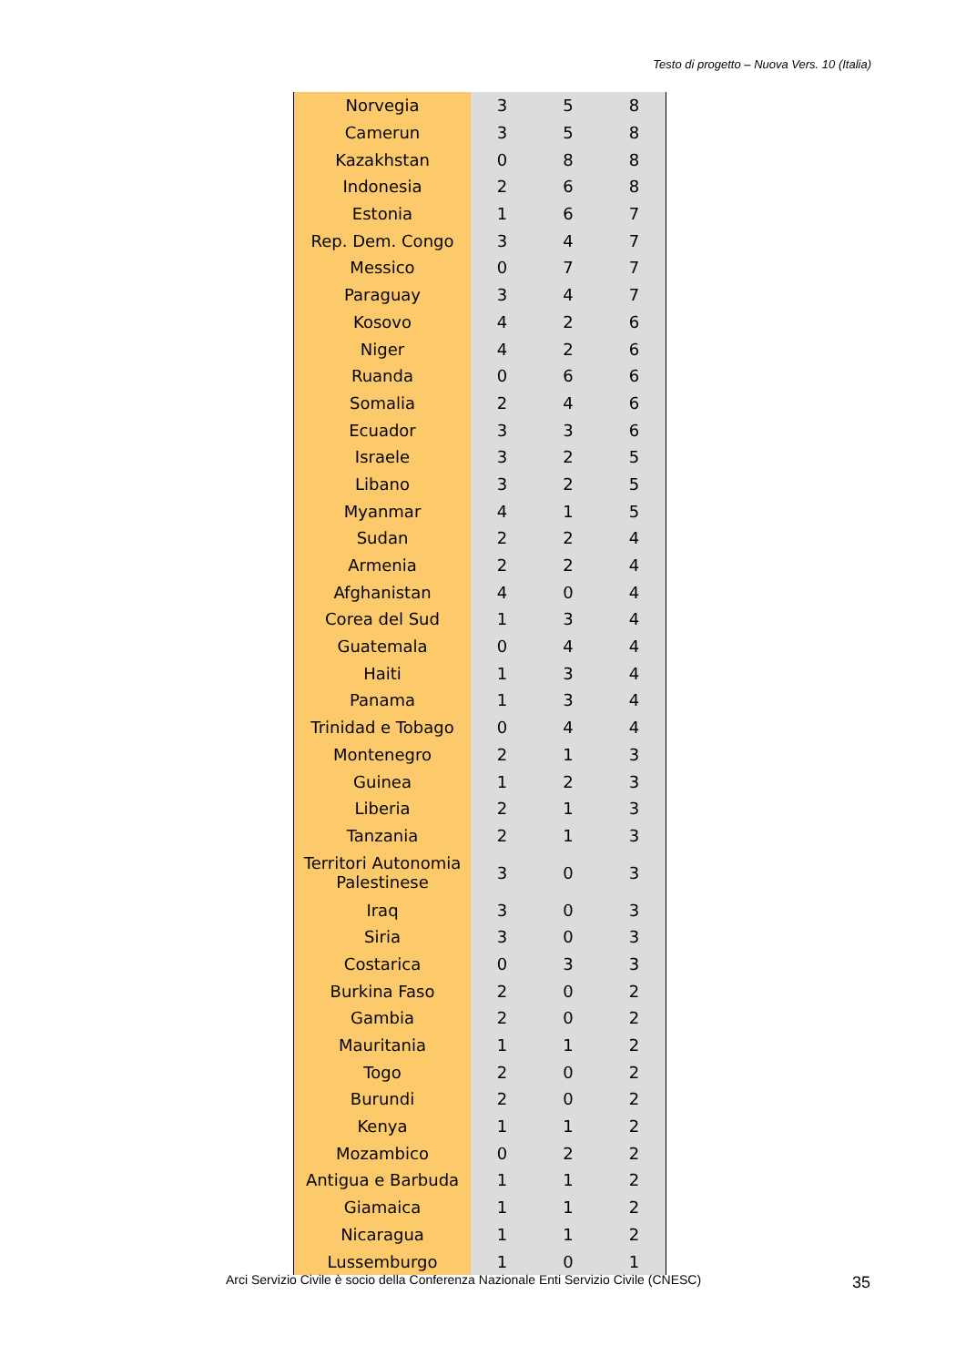Testo di progetto – Nuova Vers. 10 (Italia)
| Norvegia | 3 | 5 | 8 |
| Camerun | 3 | 5 | 8 |
| Kazakhstan | 0 | 8 | 8 |
| Indonesia | 2 | 6 | 8 |
| Estonia | 1 | 6 | 7 |
| Rep. Dem. Congo | 3 | 4 | 7 |
| Messico | 0 | 7 | 7 |
| Paraguay | 3 | 4 | 7 |
| Kosovo | 4 | 2 | 6 |
| Niger | 4 | 2 | 6 |
| Ruanda | 0 | 6 | 6 |
| Somalia | 2 | 4 | 6 |
| Ecuador | 3 | 3 | 6 |
| Israele | 3 | 2 | 5 |
| Libano | 3 | 2 | 5 |
| Myanmar | 4 | 1 | 5 |
| Sudan | 2 | 2 | 4 |
| Armenia | 2 | 2 | 4 |
| Afghanistan | 4 | 0 | 4 |
| Corea del Sud | 1 | 3 | 4 |
| Guatemala | 0 | 4 | 4 |
| Haiti | 1 | 3 | 4 |
| Panama | 1 | 3 | 4 |
| Trinidad e Tobago | 0 | 4 | 4 |
| Montenegro | 2 | 1 | 3 |
| Guinea | 1 | 2 | 3 |
| Liberia | 2 | 1 | 3 |
| Tanzania | 2 | 1 | 3 |
| Territori Autonomia Palestinese | 3 | 0 | 3 |
| Iraq | 3 | 0 | 3 |
| Siria | 3 | 0 | 3 |
| Costarica | 0 | 3 | 3 |
| Burkina Faso | 2 | 0 | 2 |
| Gambia | 2 | 0 | 2 |
| Mauritania | 1 | 1 | 2 |
| Togo | 2 | 0 | 2 |
| Burundi | 2 | 0 | 2 |
| Kenya | 1 | 1 | 2 |
| Mozambico | 0 | 2 | 2 |
| Antigua e Barbuda | 1 | 1 | 2 |
| Giamaica | 1 | 1 | 2 |
| Nicaragua | 1 | 1 | 2 |
| Lussemburgo | 1 | 0 | 1 |
Arci Servizio Civile è socio della Conferenza Nazionale Enti Servizio Civile (CNESC)
35